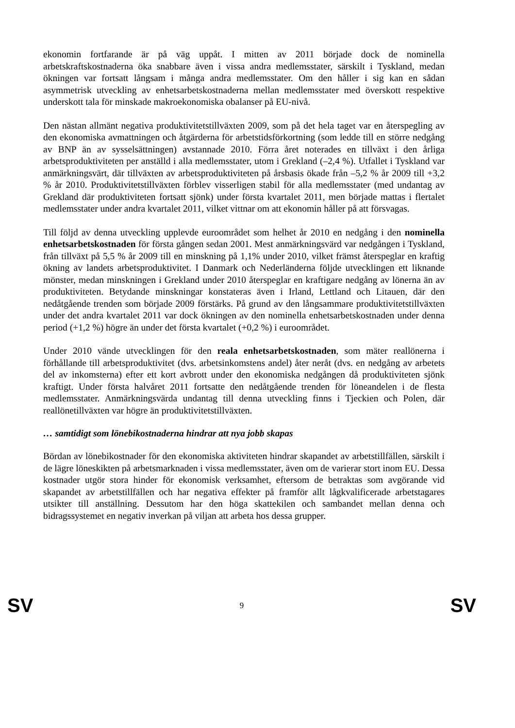ekonomin fortfarande är på väg uppåt. I mitten av 2011 började dock de nominella arbetskraftskostnaderna öka snabbare även i vissa andra medlemsstater, särskilt i Tyskland, medan ökningen var fortsatt långsam i många andra medlemsstater. Om den håller i sig kan en sådan asymmetrisk utveckling av enhetsarbetskostnaderna mellan medlemsstater med överskott respektive underskott tala för minskade makroekonomiska obalanser på EU-nivå.
Den nästan allmänt negativa produktivitetstillväxten 2009, som på det hela taget var en återspegling av den ekonomiska avmattningen och åtgärderna för arbetstidsförkortning (som ledde till en större nedgång av BNP än av sysselsättningen) avstannade 2010. Förra året noterades en tillväxt i den årliga arbetsproduktiviteten per anställd i alla medlemsstater, utom i Grekland (–2,4 %). Utfallet i Tyskland var anmärkningsvärt, där tillväxten av arbetsproduktiviteten på årsbasis ökade från –5,2 % år 2009 till +3,2 % år 2010. Produktivitetstillväxten förblev visserligen stabil för alla medlemsstater (med undantag av Grekland där produktiviteten fortsatt sjönk) under första kvartalet 2011, men började mattas i flertalet medlemsstater under andra kvartalet 2011, vilket vittnar om att ekonomin håller på att försvagas.
Till följd av denna utveckling upplevde euroområdet som helhet år 2010 en nedgång i den nominella enhetsarbetskostnaden för första gången sedan 2001. Mest anmärkningsvärd var nedgången i Tyskland, från tillväxt på 5,5 % år 2009 till en minskning på 1,1% under 2010, vilket främst återspeglar en kraftig ökning av landets arbetsproduktivitet. I Danmark och Nederländerna följde utvecklingen ett liknande mönster, medan minskningen i Grekland under 2010 återspeglar en kraftigare nedgång av lönerna än av produktiviteten. Betydande minskningar konstateras även i Irland, Lettland och Litauen, där den nedåtgående trenden som började 2009 förstärks. På grund av den långsammare produktivitetstillväxten under det andra kvartalet 2011 var dock ökningen av den nominella enhetsarbetskostnaden under denna period (+1,2 %) högre än under det första kvartalet (+0,2 %) i euroområdet.
Under 2010 vände utvecklingen för den reala enhetsarbetskostnaden, som mäter reallönerna i förhållande till arbetsproduktivitet (dvs. arbetsinkomstens andel) åter neråt (dvs. en nedgång av arbetets del av inkomsterna) efter ett kort avbrott under den ekonomiska nedgången då produktiviteten sjönk kraftigt. Under första halvåret 2011 fortsatte den nedåtgående trenden för löneandelen i de flesta medlemsstater. Anmärkningsvärda undantag till denna utveckling finns i Tjeckien och Polen, där reallönetillväxten var högre än produktivitetstillväxten.
… samtidigt som lönebikostnaderna hindrar att nya jobb skapas
Bördan av lönebikostnader för den ekonomiska aktiviteten hindrar skapandet av arbetstillfällen, särskilt i de lägre löneskikten på arbetsmarknaden i vissa medlemsstater, även om de varierar stort inom EU. Dessa kostnader utgör stora hinder för ekonomisk verksamhet, eftersom de betraktas som avgörande vid skapandet av arbetstillfällen och har negativa effekter på framför allt lågkvalificerade arbetstagares utsikter till anställning. Dessutom har den höga skattekilen och sambandet mellan denna och bidragssystemet en negativ inverkan på viljan att arbeta hos dessa grupper.
SV 9 SV